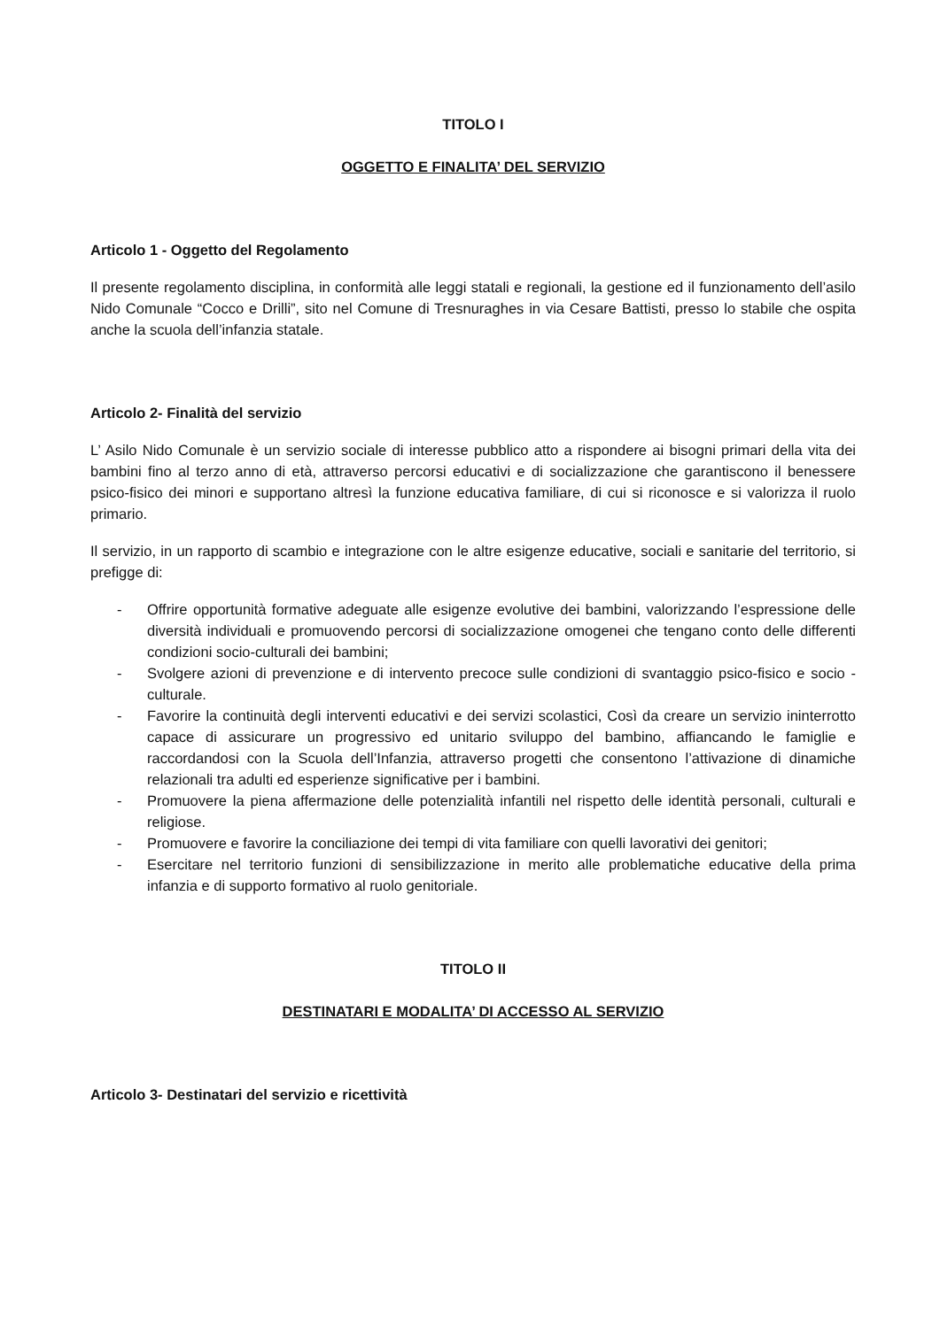TITOLO I
OGGETTO E FINALITA’ DEL SERVIZIO
Articolo 1 - Oggetto del Regolamento
Il presente regolamento disciplina, in conformità alle leggi statali e regionali, la gestione ed il funzionamento dell’asilo Nido Comunale “Cocco e Drilli”, sito nel Comune di Tresnuraghes in via Cesare Battisti, presso lo stabile che ospita anche la scuola dell’infanzia statale.
Articolo 2- Finalità del servizio
L’ Asilo Nido Comunale è un servizio sociale di interesse pubblico atto a rispondere ai bisogni primari della vita dei bambini fino al terzo anno di età, attraverso percorsi educativi e di socializzazione che garantiscono il benessere psico-fisico dei minori e supportano altresì la funzione educativa familiare, di cui si riconosce e si valorizza il ruolo primario.
Il servizio, in un rapporto di scambio e integrazione con le altre esigenze educative, sociali e sanitarie del territorio, si prefigge di:
- Offrire opportunità formative adeguate alle esigenze evolutive dei bambini, valorizzando l’espressione delle diversità individuali e promuovendo percorsi di socializzazione omogenei che tengano conto delle differenti condizioni socio-culturali dei bambini;
- Svolgere azioni di prevenzione e di intervento precoce sulle condizioni di svantaggio psico-fisico e socio - culturale.
- Favorire la continuità degli interventi educativi e dei servizi scolastici, Così da creare un servizio ininterrotto capace di assicurare un progressivo ed unitario sviluppo del bambino, affiancando le famiglie e raccordandosi con la Scuola dell’Infanzia, attraverso progetti che consentono l’attivazione di dinamiche relazionali tra adulti ed esperienze significative per i bambini.
- Promuovere la piena affermazione delle potenzialità infantili nel rispetto delle identità personali, culturali e religiose.
- Promuovere e favorire la conciliazione dei tempi di vita familiare con quelli lavorativi dei genitori;
- Esercitare nel territorio funzioni di sensibilizzazione in merito alle problematiche educative della prima infanzia e di supporto formativo al ruolo genitoriale.
TITOLO II
DESTINATARI E MODALITA’ DI ACCESSO AL SERVIZIO
Articolo 3- Destinatari del servizio e ricettività